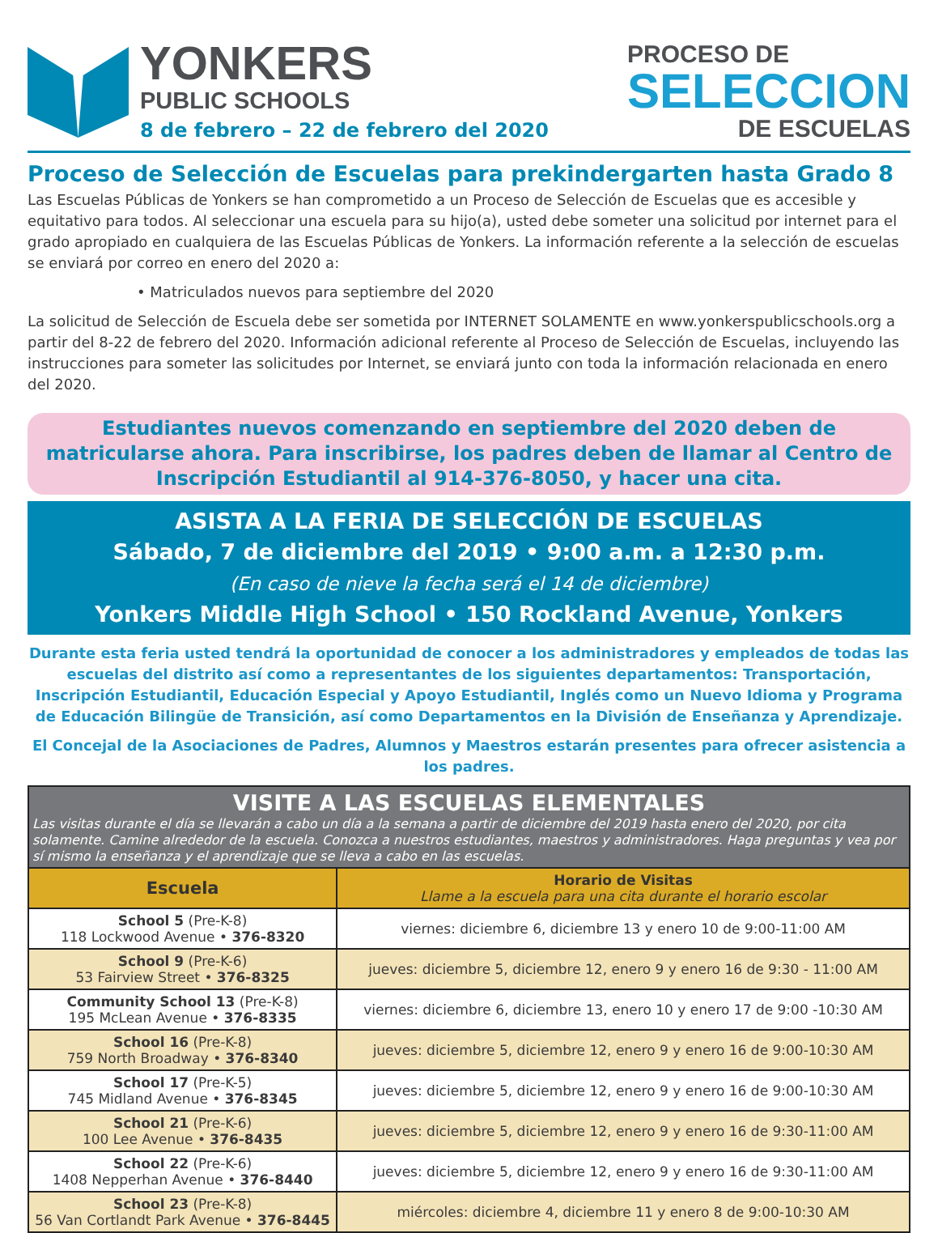YONKERS
PUBLIC SCHOOLS
8 de febrero – 22 de febrero del 2020
PROCESO DE
SELECCION
DE ESCUELAS
Proceso de Selección de Escuelas para prekindergarten hasta Grado 8
Las Escuelas Públicas de Yonkers se han comprometido a un Proceso de Selección de Escuelas que es accesible y equitativo para todos. Al seleccionar una escuela para su hijo(a), usted debe someter una solicitud por internet para el grado apropiado en cualquiera de las Escuelas Públicas de Yonkers. La información referente a la selección de escuelas se enviará por correo en enero del 2020 a:
• Matriculados nuevos para septiembre del 2020
La solicitud de Selección de Escuela debe ser sometida por INTERNET SOLAMENTE en www.yonkerspublicschools.org a partir del 8-22 de febrero del 2020. Información adicional referente al Proceso de Selección de Escuelas, incluyendo las instrucciones para someter las solicitudes por Internet, se enviará junto con toda la información relacionada en enero del 2020.
Estudiantes nuevos comenzando en septiembre del 2020 deben de matricularse ahora. Para inscribirse, los padres deben de llamar al Centro de Inscripción Estudiantil al 914-376-8050, y hacer una cita.
ASISTA A LA FERIA DE SELECCIÓN DE ESCUELAS
Sábado, 7 de diciembre del 2019 • 9:00 a.m. a 12:30 p.m.
(En caso de nieve la fecha será el 14 de diciembre)
Yonkers Middle High School • 150 Rockland Avenue, Yonkers
Durante esta feria usted tendrá la oportunidad de conocer a los administradores y empleados de todas las escuelas del distrito así como a representantes de los siguientes departamentos: Transportación, Inscripción Estudiantil, Educación Especial y Apoyo Estudiantil, Inglés como un Nuevo Idioma y Programa de Educación Bilingüe de Transición, así como Departamentos en la División de Enseñanza y Aprendizaje.
El Concejal de la Asociaciones de Padres, Alumnos y Maestros estarán presentes para ofrecer asistencia a los padres.
| VISITE A LAS ESCUELAS ELEMENTALES Las visitas durante el día se llevarán a cabo un día a la semana a partir de diciembre del 2019 hasta enero del 2020, por cita solamente. Camine alrededor de la escuela. Conozca a nuestros estudiantes, maestros y administradores. Haga preguntas y vea por sí mismo la enseñanza y el aprendizaje que se lleva a cabo en las escuelas. | |
| --- | --- |
| Escuela | Horario de Visitas Llame a la escuela para una cita durante el horario escolar |
| School 5 (Pre-K-8) 118 Lockwood Avenue • 376-8320 | viernes: diciembre 6, diciembre 13 y enero 10 de 9:00-11:00 AM |
| School 9 (Pre-K-6) 53 Fairview Street • 376-8325 | jueves: diciembre 5, diciembre 12, enero 9 y enero 16 de 9:30 - 11:00 AM |
| Community School 13 (Pre-K-8) 195 McLean Avenue • 376-8335 | viernes: diciembre 6, diciembre 13, enero 10 y enero 17 de 9:00 -10:30 AM |
| School 16 (Pre-K-8) 759 North Broadway • 376-8340 | jueves: diciembre 5, diciembre 12, enero 9 y enero 16 de 9:00-10:30 AM |
| School 17 (Pre-K-5) 745 Midland Avenue • 376-8345 | jueves: diciembre 5, diciembre 12, enero 9 y enero 16 de 9:00-10:30 AM |
| School 21 (Pre-K-6) 100 Lee Avenue • 376-8435 | jueves: diciembre 5, diciembre 12, enero 9 y enero 16 de 9:30-11:00 AM |
| School 22 (Pre-K-6) 1408 Nepperhan Avenue • 376-8440 | jueves: diciembre 5, diciembre 12, enero 9 y enero 16 de 9:30-11:00 AM |
| School 23 (Pre-K-8) 56 Van Cortlandt Park Avenue • 376-8445 | miércoles: diciembre 4, diciembre 11 y enero 8 de 9:00-10:30 AM |